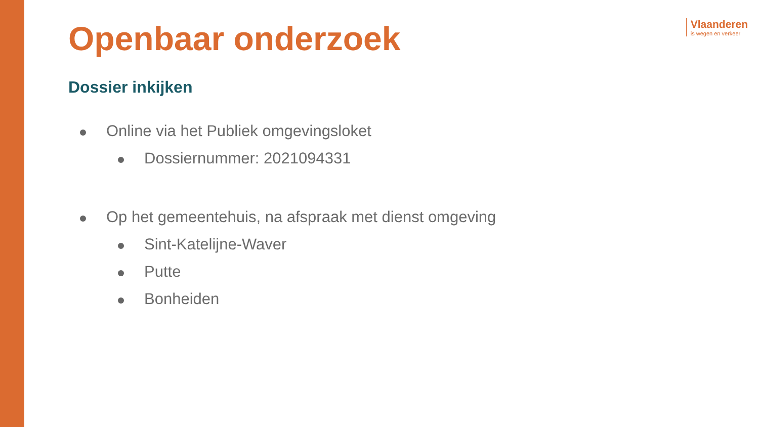Vlaanderen
is wegen en verkeer
Openbaar onderzoek
Dossier inkijken
Online via het Publiek omgevingsloket
Dossiernummer: 2021094331
Op het gemeentehuis, na afspraak met dienst omgeving
Sint-Katelijne-Waver
Putte
Bonheiden